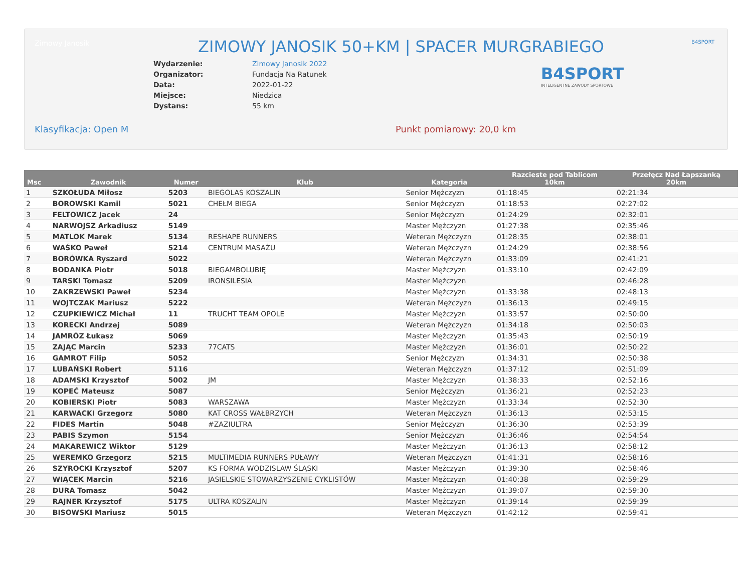Zimowy Janosik B4SPORT
ZIMOWY JANOSIK 50+KM | SPACER MURGRABIEGO
B4SPORT
INTELIGENTNE ZAWODY SPORTOWE
| Wydarzenie: | Zimowy Janosik 2022 |
| Organizator: | Fundacja Na Ratunek |
| Data: | 2022-01-22 |
| Miejsce: | Niedzica |
| Dystans: | 55 km |
Klasyfikacja: Open M Punkt pomiarowy: 20,0 km
| Msc | Zawodnik | Numer | Klub | Kategoria | Razcieste pod Tablicom 10km | Przełęcz Nad Łapszanką 20km |
| --- | --- | --- | --- | --- | --- | --- |
| 1 | SZKOŁUDA Miłosz | 5203 | BIEGOLAS KOSZALIN | Senior Mężczyzn | 01:18:45 | 02:21:34 |
| 2 | BOROWSKI Kamil | 5021 | CHEŁM BIEGA | Senior Mężczyzn | 01:18:53 | 02:27:02 |
| 3 | FELTOWICZ Jacek | 24 | | Senior Mężczyzn | 01:24:29 | 02:32:01 |
| 4 | NARWOJSZ Arkadiusz | 5149 | | Master Mężczyzn | 01:27:38 | 02:35:46 |
| 5 | MATLOK Marek | 5134 | RESHAPE RUNNERS | Weteran Mężczyzn | 01:28:35 | 02:38:01 |
| 6 | WAŚKO Paweł | 5214 | CENTRUM MASAŻU | Weteran Mężczyzn | 01:24:29 | 02:38:56 |
| 7 | BORÓWKA Ryszard | 5022 | | Weteran Mężczyzn | 01:33:09 | 02:41:21 |
| 8 | BODANKA Piotr | 5018 | BIEGAMBOLUBIĘ | Master Mężczyzn | 01:33:10 | 02:42:09 |
| 9 | TARSKI Tomasz | 5209 | IRONSILESIA | Master Mężczyzn | | 02:46:28 |
| 10 | ZAKRZEWSKI Paweł | 5234 | | Master Mężczyzn | 01:33:38 | 02:48:13 |
| 11 | WOJTCZAK Mariusz | 5222 | | Weteran Mężczyzn | 01:36:13 | 02:49:15 |
| 12 | CZUPKIEWICZ Michał | 11 | TRUCHT TEAM OPOLE | Master Mężczyzn | 01:33:57 | 02:50:00 |
| 13 | KORECKI Andrzej | 5089 | | Weteran Mężczyzn | 01:34:18 | 02:50:03 |
| 14 | JAMRÓZ Łukasz | 5069 | | Master Mężczyzn | 01:35:43 | 02:50:19 |
| 15 | ZAJĄC Marcin | 5233 | 77CATS | Master Mężczyzn | 01:36:01 | 02:50:22 |
| 16 | GAMROT Filip | 5052 | | Senior Mężczyzn | 01:34:31 | 02:50:38 |
| 17 | LUBAŃSKI Robert | 5116 | | Weteran Mężczyzn | 01:37:12 | 02:51:09 |
| 18 | ADAMSKI Krzysztof | 5002 | JM | Master Mężczyzn | 01:38:33 | 02:52:16 |
| 19 | KOPEĆ Mateusz | 5087 | | Senior Mężczyzn | 01:36:21 | 02:52:23 |
| 20 | KOBIERSKI Piotr | 5083 | WARSZAWA | Master Mężczyzn | 01:33:34 | 02:52:30 |
| 21 | KARWACKI Grzegorz | 5080 | KAT CROSS WAŁBRZYCH | Weteran Mężczyzn | 01:36:13 | 02:53:15 |
| 22 | FIDES Martin | 5048 | #ZAZIULTRA | Senior Mężczyzn | 01:36:30 | 02:53:39 |
| 23 | PABIS Szymon | 5154 | | Senior Mężczyzn | 01:36:46 | 02:54:54 |
| 24 | MAKAREWICZ Wiktor | 5129 | | Master Mężczyzn | 01:36:13 | 02:58:12 |
| 25 | WEREMKO Grzegorz | 5215 | MULTIMEDIA RUNNERS PUŁAWY | Weteran Mężczyzn | 01:41:31 | 02:58:16 |
| 26 | SZYROCKI Krzysztof | 5207 | KS FORMA WODZISLAW ŚLĄSKI | Master Mężczyzn | 01:39:30 | 02:58:46 |
| 27 | WIĄCEK Marcin | 5216 | JASIELSKIE STOWARZYSZENIE CYKLISTÓW | Master Mężczyzn | 01:40:38 | 02:59:29 |
| 28 | DURA Tomasz | 5042 | | Master Mężczyzn | 01:39:07 | 02:59:30 |
| 29 | RAJNER Krzysztof | 5175 | ULTRA KOSZALIN | Master Mężczyzn | 01:39:14 | 02:59:39 |
| 30 | BISOWSKI Mariusz | 5015 | | Weteran Mężczyzn | 01:42:12 | 02:59:41 |